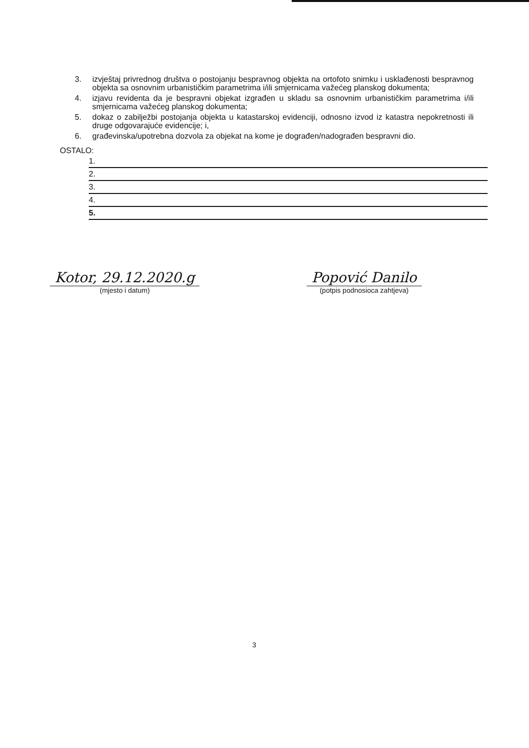3. izvještaj privrednog društva o postojanju bespravnog objekta na ortofoto snimku i usklađenosti bespravnog objekta sa osnovnim urbanističkim parametrima i/ili smjernicama važećeg planskog dokumenta;
4. izjavu revidenta da je bespravni objekat izgrađen u skladu sa osnovnim urbanističkim parametrima i/ili smjernicama važećeg planskog dokumenta;
5. dokaz o zabilježbi postojanja objekta u katastarskoj evidenciji, odnosno izvod iz katastra nepokretnosti ili druge odgovarajuće evidencije; i,
6. građevinska/upotrebna dozvola za objekat na kome je dograđen/nadograđen bespravni dio.
OSTALO:
1.
2.
3.
4.
5.
Kotor, 29.12.2020.g
(mjesto i datum)
Popović Danilo
(potpis podnosioca zahtjeva)
3